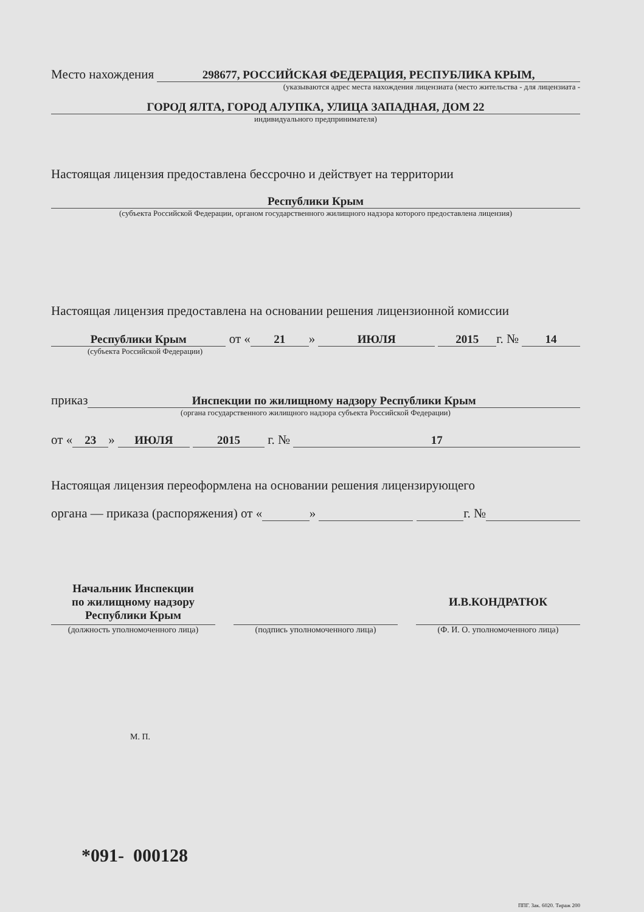Место нахождения 298677, РОССИЙСКАЯ ФЕДЕРАЦИЯ, РЕСПУБЛИКА КРЫМ,
(указываются адрес места нахождения лицензиата (место жительства - для лицензиата -
ГОРОД ЯЛТА, ГОРОД АЛУПКА, УЛИЦА ЗАПАДНАЯ, ДОМ 22
индивидуального предпринимателя)
Настоящая лицензия предоставлена бессрочно и действует на территории
Республики Крым
(субъекта Российской Федерации, органом государственного жилищного надзора которого предоставлена лицензия)
Настоящая лицензия предоставлена на основании решения лицензионной комиссии
Республики Крым от « 21 » ИЮЛЯ 2015 г. № 14
(субъекта Российской Федерации)
приказ Инспекции по жилищному надзору Республики Крым
(органа государственного жилищного надзора субъекта Российской Федерации)
от « 23 » ИЮЛЯ 2015 г. № 17
Настоящая лицензия переоформлена на основании решения лицензирующего
органа — приказа (распоряжения) от « » г. №
Начальник Инспекции
по жилищному надзору
Республики Крым
(должность уполномоченного лица)
(подпись уполномоченного лица)
И.В.КОНДРАТЮК
(Ф. И. О. уполномоченного лица)
М. П.
*091- 000128
ППГ. Зак. 6020. Тираж 200